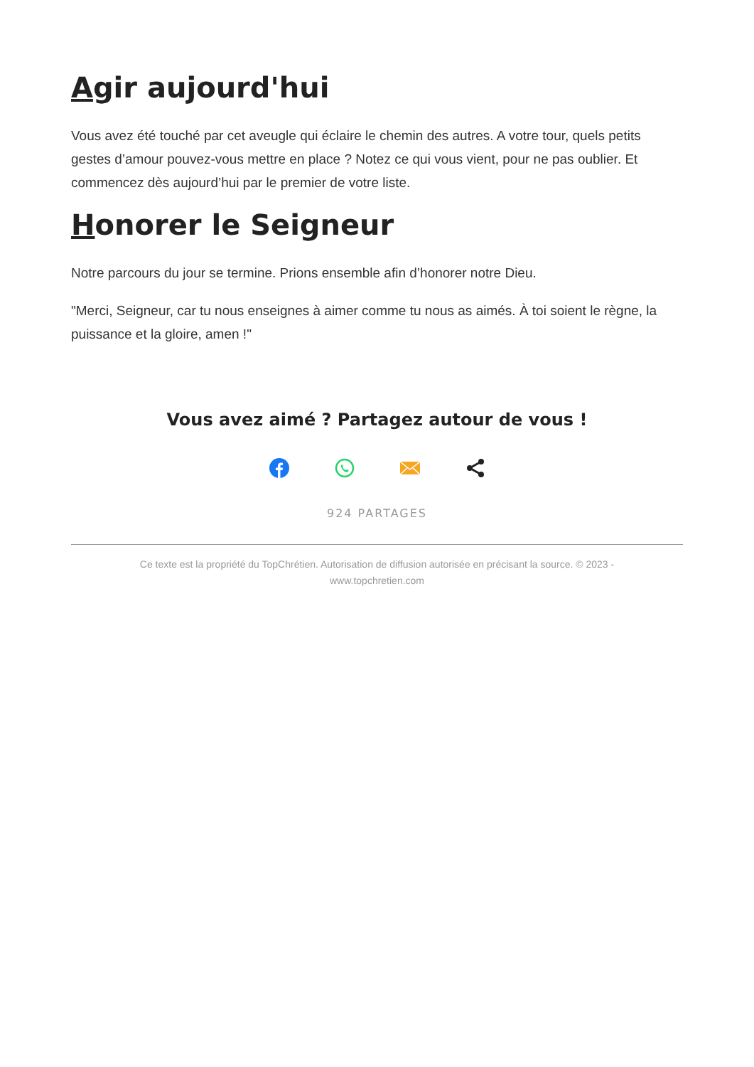Agir aujourd'hui
Vous avez été touché par cet aveugle qui éclaire le chemin des autres. A votre tour, quels petits gestes d’amour pouvez-vous mettre en place ? Notez ce qui vous vient, pour ne pas oublier. Et commencez dès aujourd’hui par le premier de votre liste.
Honorer le Seigneur
Notre parcours du jour se termine. Prions ensemble afin d’honorer notre Dieu.
"Merci, Seigneur, car tu nous enseignes à aimer comme tu nous as aimés. À toi soient le règne, la puissance et la gloire, amen !"
Vous avez aimé ? Partagez autour de vous !
924 PARTAGES
Ce texte est la propriété du TopChrétien. Autorisation de diffusion autorisée en précisant la source. © 2023 -
www.topchretien.com